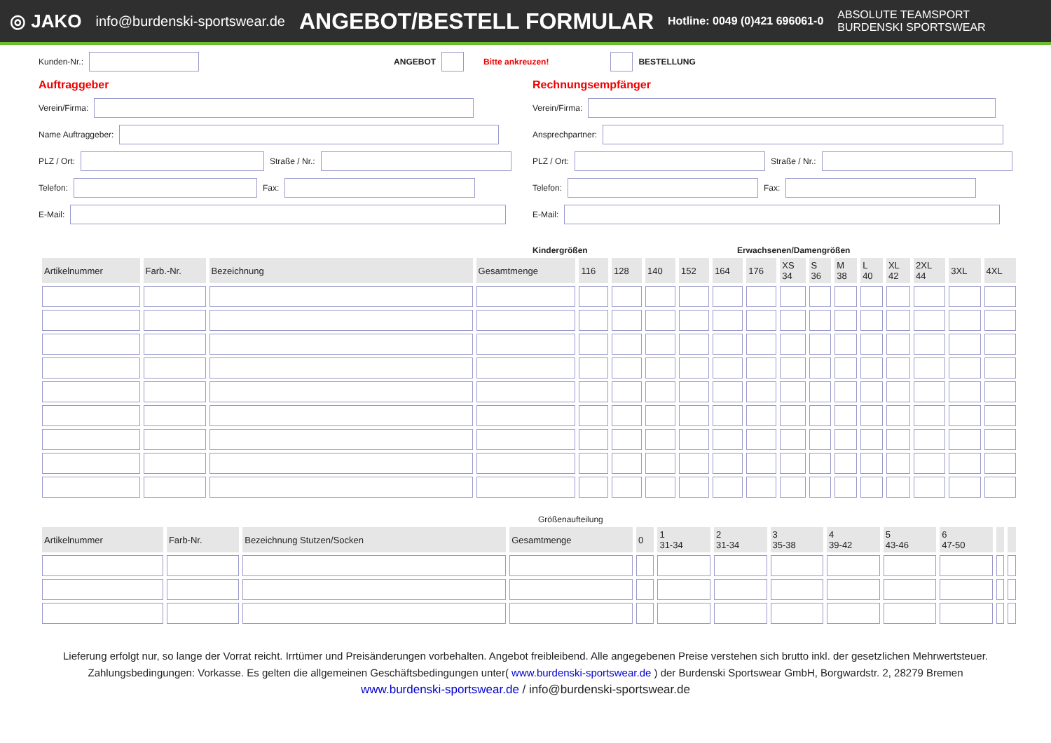◎ JAKO info@burdenski-sportswear.de ANGEBOT/BESTELL FORMULAR Hotline: 0049 (0)421 696061-0 ABSOLUTE TEAMSPORT
BURDENSKI SPORTSWEAR
Kunden-Nr.: ANGEBOT Bitte ankreuzen! BESTELLUNG
Auftraggeber
Verein/Firma:
Name Auftraggeber:
PLZ / Ort: Straße / Nr.:
Telefon: Fax:
E-Mail:
Rechnungsempfänger
Verein/Firma:
Ansprechpartner:
PLZ / Ort: Straße / Nr.:
Telefon: Fax:
E-Mail:
Kindergrößen Erwachsenen/Damengrößen
| Artikelnummer | Farb.-Nr. | Bezeichnung | Gesamtmenge | 116 | 128 | 140 | 152 | 164 | 176 | XS 34 | S 36 | M 38 | L 40 | XL 42 | 2XL 44 | 3XL | 4XL |
| --- | --- | --- | --- | --- | --- | --- | --- | --- | --- | --- | --- | --- | --- | --- | --- | --- | --- |
Größenaufteilung
| Artikelnummer | Farb-Nr. | Bezeichnung Stutzen/Socken | Gesamtmenge | 0 | 1 31-34 | 2 31-34 | 3 35-38 | 4 39-42 | 5 43-46 | 6 47-50 | | |
| --- | --- | --- | --- | --- | --- | --- | --- | --- | --- | --- | --- | --- |
Lieferung erfolgt nur, so lange der Vorrat reicht. Irrtümer und Preisänderungen vorbehalten. Angebot freibleibend. Alle angegebenen Preise verstehen sich brutto inkl. der gesetzlichen Mehrwertsteuer.
Zahlungsbedingungen: Vorkasse. Es gelten die allgemeinen Geschäftsbedingungen unter( www.burdenski-sportswear.de ) der Burdenski Sportswear GmbH, Borgwardstr. 2, 28279 Bremen
www.burdenski-sportswear.de / info@burdenski-sportswear.de